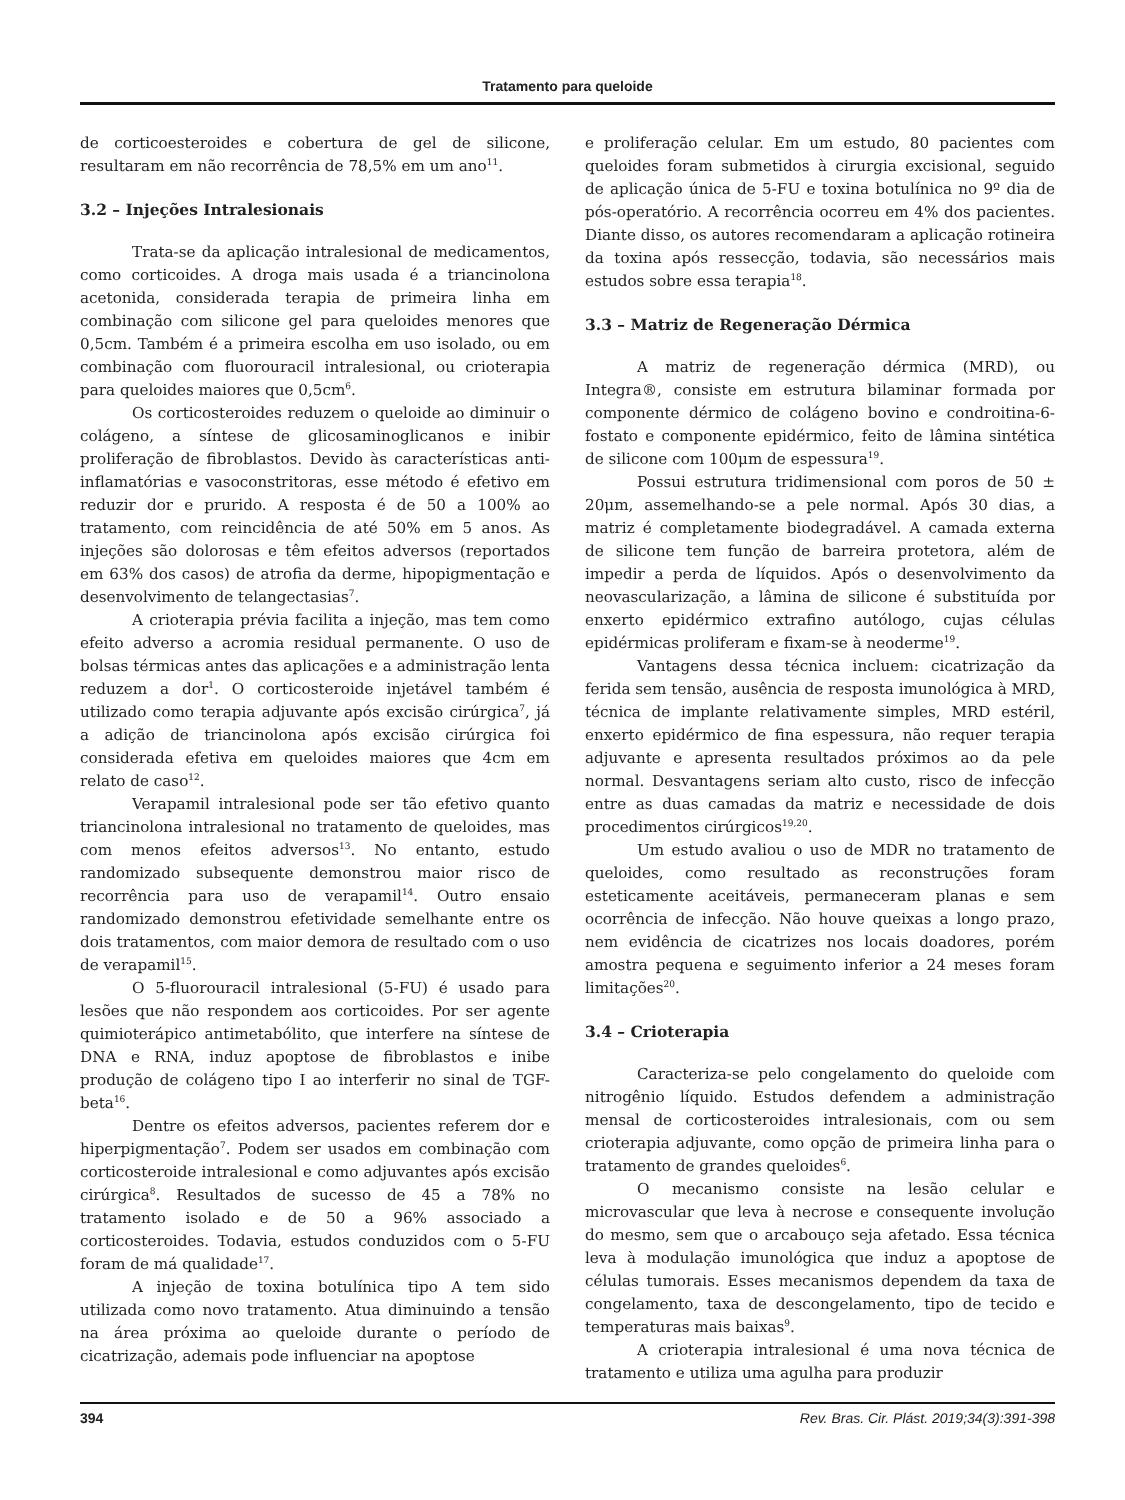Tratamento para queloide
de corticoesteroides e cobertura de gel de silicone, resultaram em não recorrência de 78,5% em um ano<sup>11</sup>.
3.2 – Injeções Intralesionais
Trata-se da aplicação intralesional de medicamentos, como corticoides. A droga mais usada é a triancinolona acetonida, considerada terapia de primeira linha em combinação com silicone gel para queloides menores que 0,5cm. Também é a primeira escolha em uso isolado, ou em combinação com fluorouracil intralesional, ou crioterapia para queloides maiores que 0,5cm<sup>6</sup>.
Os corticosteroides reduzem o queloide ao diminuir o colágeno, a síntese de glicosaminoglicanos e inibir proliferação de fibroblastos. Devido às características anti-inflamatórias e vasoconstritoras, esse método é efetivo em reduzir dor e prurido. A resposta é de 50 a 100% ao tratamento, com reincidência de até 50% em 5 anos. As injeções são dolorosas e têm efeitos adversos (reportados em 63% dos casos) de atrofia da derme, hipopigmentação e desenvolvimento de telangectasias<sup>7</sup>.
A crioterapia prévia facilita a injeção, mas tem como efeito adverso a acromia residual permanente. O uso de bolsas térmicas antes das aplicações e a administração lenta reduzem a dor<sup>1</sup>. O corticosteroide injetável também é utilizado como terapia adjuvante após excisão cirúrgica<sup>7</sup>, já a adição de triancinolona após excisão cirúrgica foi considerada efetiva em queloides maiores que 4cm em relato de caso<sup>12</sup>.
Verapamil intralesional pode ser tão efetivo quanto triancinolona intralesional no tratamento de queloides, mas com menos efeitos adversos<sup>13</sup>. No entanto, estudo randomizado subsequente demonstrou maior risco de recorrência para uso de verapamil<sup>14</sup>. Outro ensaio randomizado demonstrou efetividade semelhante entre os dois tratamentos, com maior demora de resultado com o uso de verapamil<sup>15</sup>.
O 5-fluorouracil intralesional (5-FU) é usado para lesões que não respondem aos corticoides. Por ser agente quimioterápico antimetabólito, que interfere na síntese de DNA e RNA, induz apoptose de fibroblastos e inibe produção de colágeno tipo I ao interferir no sinal de TGF-beta<sup>16</sup>.
Dentre os efeitos adversos, pacientes referem dor e hiperpigmentação<sup>7</sup>. Podem ser usados em combinação com corticosteroide intralesional e como adjuvantes após excisão cirúrgica<sup>8</sup>. Resultados de sucesso de 45 a 78% no tratamento isolado e de 50 a 96% associado a corticosteroides. Todavia, estudos conduzidos com o 5-FU foram de má qualidade<sup>17</sup>.
A injeção de toxina botulínica tipo A tem sido utilizada como novo tratamento. Atua diminuindo a tensão na área próxima ao queloide durante o período de cicatrização, ademais pode influenciar na apoptose
e proliferação celular. Em um estudo, 80 pacientes com queloides foram submetidos à cirurgia excisional, seguido de aplicação única de 5-FU e toxina botulínica no 9º dia de pós-operatório. A recorrência ocorreu em 4% dos pacientes. Diante disso, os autores recomendaram a aplicação rotineira da toxina após ressecção, todavia, são necessários mais estudos sobre essa terapia<sup>18</sup>.
3.3 – Matriz de Regeneração Dérmica
A matriz de regeneração dérmica (MRD), ou Integra®, consiste em estrutura bilaminar formada por componente dérmico de colágeno bovino e condroitina-6-fostato e componente epidérmico, feito de lâmina sintética de silicone com 100μm de espessura<sup>19</sup>.
Possui estrutura tridimensional com poros de 50 ± 20μm, assemelhando-se a pele normal. Após 30 dias, a matriz é completamente biodegradável. A camada externa de silicone tem função de barreira protetora, além de impedir a perda de líquidos. Após o desenvolvimento da neovascularização, a lâmina de silicone é substituída por enxerto epidérmico extrafino autólogo, cujas células epidérmicas proliferam e fixam-se à neoderme<sup>19</sup>.
Vantagens dessa técnica incluem: cicatrização da ferida sem tensão, ausência de resposta imunológica à MRD, técnica de implante relativamente simples, MRD estéril, enxerto epidérmico de fina espessura, não requer terapia adjuvante e apresenta resultados próximos ao da pele normal. Desvantagens seriam alto custo, risco de infecção entre as duas camadas da matriz e necessidade de dois procedimentos cirúrgicos<sup>19,20</sup>.
Um estudo avaliou o uso de MDR no tratamento de queloides, como resultado as reconstruções foram esteticamente aceitáveis, permaneceram planas e sem ocorrência de infecção. Não houve queixas a longo prazo, nem evidência de cicatrizes nos locais doadores, porém amostra pequena e seguimento inferior a 24 meses foram limitações<sup>20</sup>.
3.4 – Crioterapia
Caracteriza-se pelo congelamento do queloide com nitrogênio líquido. Estudos defendem a administração mensal de corticosteroides intralesionais, com ou sem crioterapia adjuvante, como opção de primeira linha para o tratamento de grandes queloides<sup>6</sup>.
O mecanismo consiste na lesão celular e microvascular que leva à necrose e consequente involução do mesmo, sem que o arcabouço seja afetado. Essa técnica leva à modulação imunológica que induz a apoptose de células tumorais. Esses mecanismos dependem da taxa de congelamento, taxa de descongelamento, tipo de tecido e temperaturas mais baixas<sup>9</sup>.
A crioterapia intralesional é uma nova técnica de tratamento e utiliza uma agulha para produzir
394 Rev. Bras. Cir. Plást. 2019;34(3):391-398